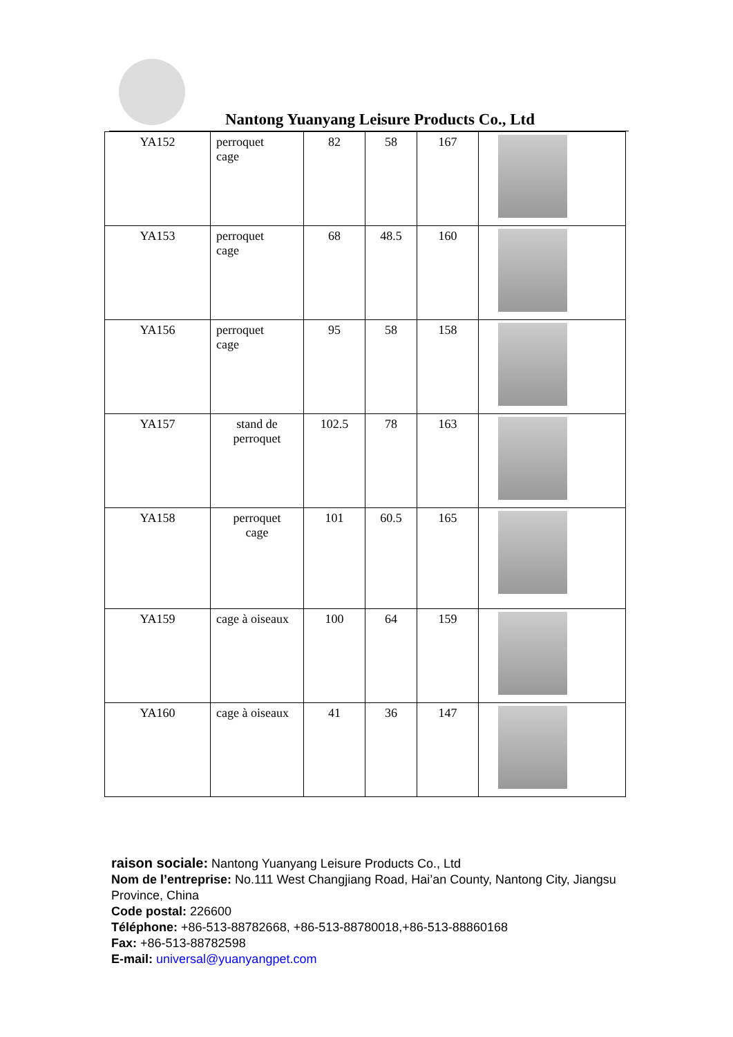Nantong Yuanyang Leisure Products Co., Ltd
| YA152 | perroquet cage | 82 | 58 | 167 | |
| YA153 | perroquet cage | 68 | 48.5 | 160 | |
| YA156 | perroquet cage | 95 | 58 | 158 | |
| YA157 | stand de perroquet | 102.5 | 78 | 163 | |
| YA158 | perroquet cage | 101 | 60.5 | 165 | |
| YA159 | cage à oiseaux | 100 | 64 | 159 | |
| YA160 | cage à oiseaux | 41 | 36 | 147 | |
raison sociale: Nantong Yuanyang Leisure Products Co., Ltd
Nom de l’entreprise: No.111 West Changjiang Road, Hai’an County, Nantong City, Jiangsu Province, China
Code postal: 226600
Téléphone: +86-513-88782668, +86-513-88780018,+86-513-88860168
Fax: +86-513-88782598
E-mail: universal@yuanyangpet.com